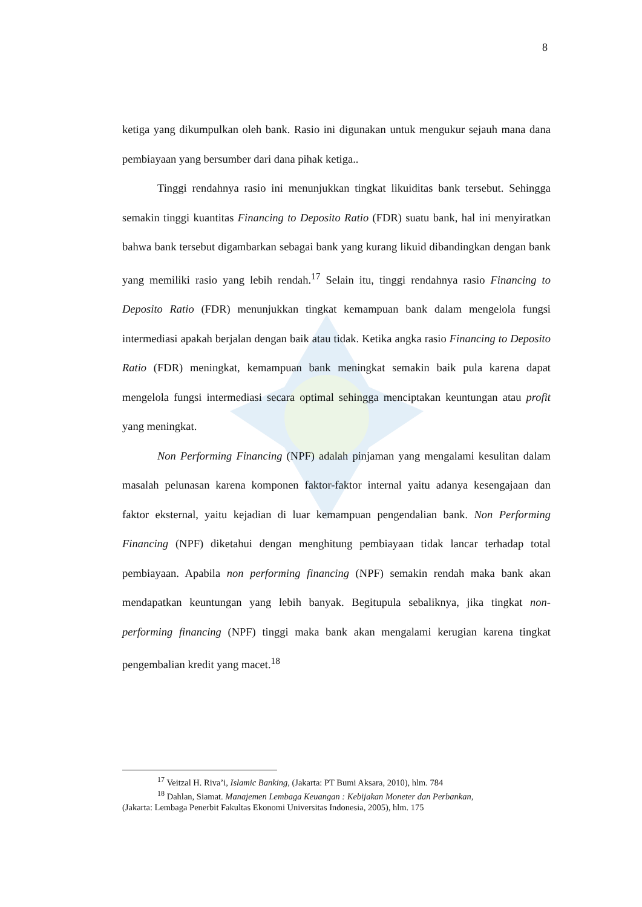8
ketiga yang dikumpulkan oleh bank. Rasio ini digunakan untuk mengukur sejauh mana dana pembiayaan yang bersumber dari dana pihak ketiga..
Tinggi rendahnya rasio ini menunjukkan tingkat likuiditas bank tersebut. Sehingga semakin tinggi kuantitas Financing to Deposito Ratio (FDR) suatu bank, hal ini menyiratkan bahwa bank tersebut digambarkan sebagai bank yang kurang likuid dibandingkan dengan bank yang memiliki rasio yang lebih rendah.<sup>17</sup> Selain itu, tinggi rendahnya rasio Financing to Deposito Ratio (FDR) menunjukkan tingkat kemampuan bank dalam mengelola fungsi intermediasi apakah berjalan dengan baik atau tidak. Ketika angka rasio Financing to Deposito Ratio (FDR) meningkat, kemampuan bank meningkat semakin baik pula karena dapat mengelola fungsi intermediasi secara optimal sehingga menciptakan keuntungan atau profit yang meningkat.
Non Performing Financing (NPF) adalah pinjaman yang mengalami kesulitan dalam masalah pelunasan karena komponen faktor-faktor internal yaitu adanya kesengajaan dan faktor eksternal, yaitu kejadian di luar kemampuan pengendalian bank. Non Performing Financing (NPF) diketahui dengan menghitung pembiayaan tidak lancar terhadap total pembiayaan. Apabila non performing financing (NPF) semakin rendah maka bank akan mendapatkan keuntungan yang lebih banyak. Begitupula sebaliknya, jika tingkat non-performing financing (NPF) tinggi maka bank akan mengalami kerugian karena tingkat pengembalian kredit yang macet.<sup>18</sup>
<sup>17</sup> Veitzal H. Riva’i, Islamic Banking, (Jakarta: PT Bumi Aksara, 2010), hlm. 784
<sup>18</sup> Dahlan, Siamat. Manajemen Lembaga Keuangan : Kebijakan Moneter dan Perbankan,
(Jakarta: Lembaga Penerbit Fakultas Ekonomi Universitas Indonesia, 2005), hlm. 175